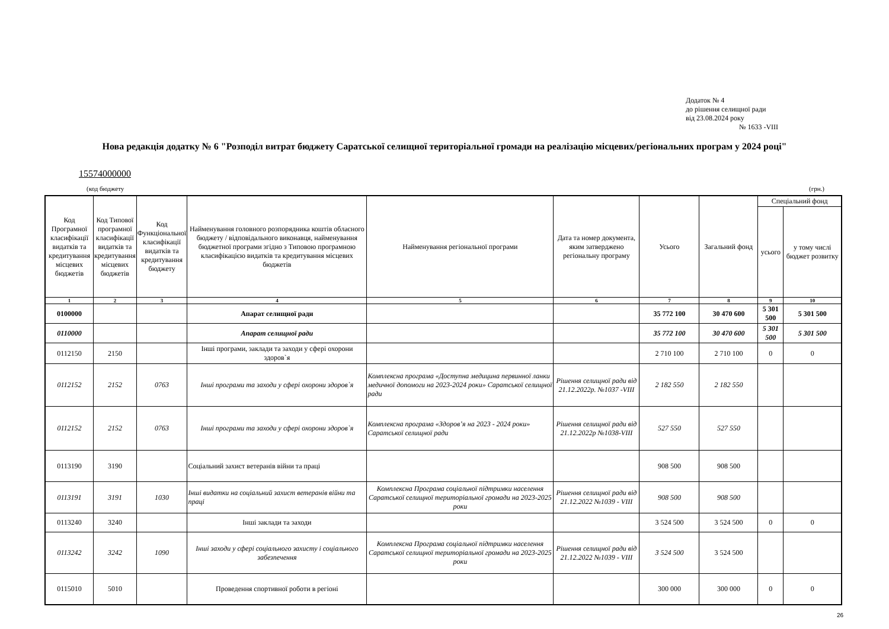Додаток № 4
до рішення селищної ради
від 23.08.2024 року
№ 1633 -VIII
Нова редакція додатку № 6 "Розподіл витрат бюджету Саратської селищної територіальної громади на реалізацію місцевих/регіональних програм у 2024 році"
15574000000
(код бюджету (грн.)
| Код Програмної класифікації видатків та кредитування місцевих бюджетів | Код Типової програмної класифікації видатків та кредитування місцевих бюджетів | Код Функціональної класифікації видатків та кредитування бюджету | Найменування головного розпорядника коштів обласного бюджету / відповідального виконавця, найменування бюджетної програми згідно з Типовою програмною класифікацією видатків та кредитування місцевих бюджетів | Найменування регіональної програми | Дата та номер документа, яким затверджено регіональну програму | Усього | Загальний фонд | Спеціальний фонд | |
| --- | --- | --- | --- | --- | --- | --- | --- | --- | --- |
| | | | | | | | | усього | у тому числі бюджет розвитку |
| 1 | 2 | 3 | 4 | 5 | 6 | 7 | 8 | 9 | 10 |
| 0100000 | | | Апарат селищної ради | | | 35 772 100 | 30 470 600 | 5 301 500 | 5 301 500 |
| 0110000 | | | Апарат селищної ради | | | 35 772 100 | 30 470 600 | 5 301 500 | 5 301 500 |
| 0112150 | 2150 | | Інші програми, заклади та заходи у сфері охорони здоров`я | | | 2 710 100 | 2 710 100 | 0 | 0 |
| 0112152 | 2152 | 0763 | Інші програми та заходи у сфері охорони здоров`я | Комплексна програма «Доступна медицина первинної ланки медичної допомоги на 2023-2024 роки» Саратської селищної ради | Рішення селищної ради від 21.12.2022р. №1037 -VIII | 2 182 550 | 2 182 550 | | |
| 0112152 | 2152 | 0763 | Інші програми та заходи у сфері охорони здоров`я | Комплексна програма «Здоров’я на 2023 - 2024 роки» Саратської селищної ради | Рішення селищної ради від 21.12.2022р №1038-VIII | 527 550 | 527 550 | | |
| 0113190 | 3190 | | Соціальний захист ветеранів війни та праці | | | 908 500 | 908 500 | | |
| 0113191 | 3191 | 1030 | Інші видатки на соціальний захист ветеранів війни та праці | Комплексна Програма соціальної підтримки населення Саратської селищної територіальної громади на 2023-2025 роки | Рішення селищної ради від 21.12.2022 №1039 - VIII | 908 500 | 908 500 | | |
| 0113240 | 3240 | | Інші заклади та заходи | | | 3 524 500 | 3 524 500 | 0 | 0 |
| 0113242 | 3242 | 1090 | Інші заходи у сфері соціального захисту і соціального забезпечення | Комплексна Програма соціальної підтримки населення Саратської селищної територіальної громади на 2023-2025 роки | Рішення селищної ради від 21.12.2022 №1039 - VIII | 3 524 500 | 3 524 500 | | |
| 0115010 | 5010 | | Проведення спортивної роботи в регіоні | | | 300 000 | 300 000 | 0 | 0 |
26